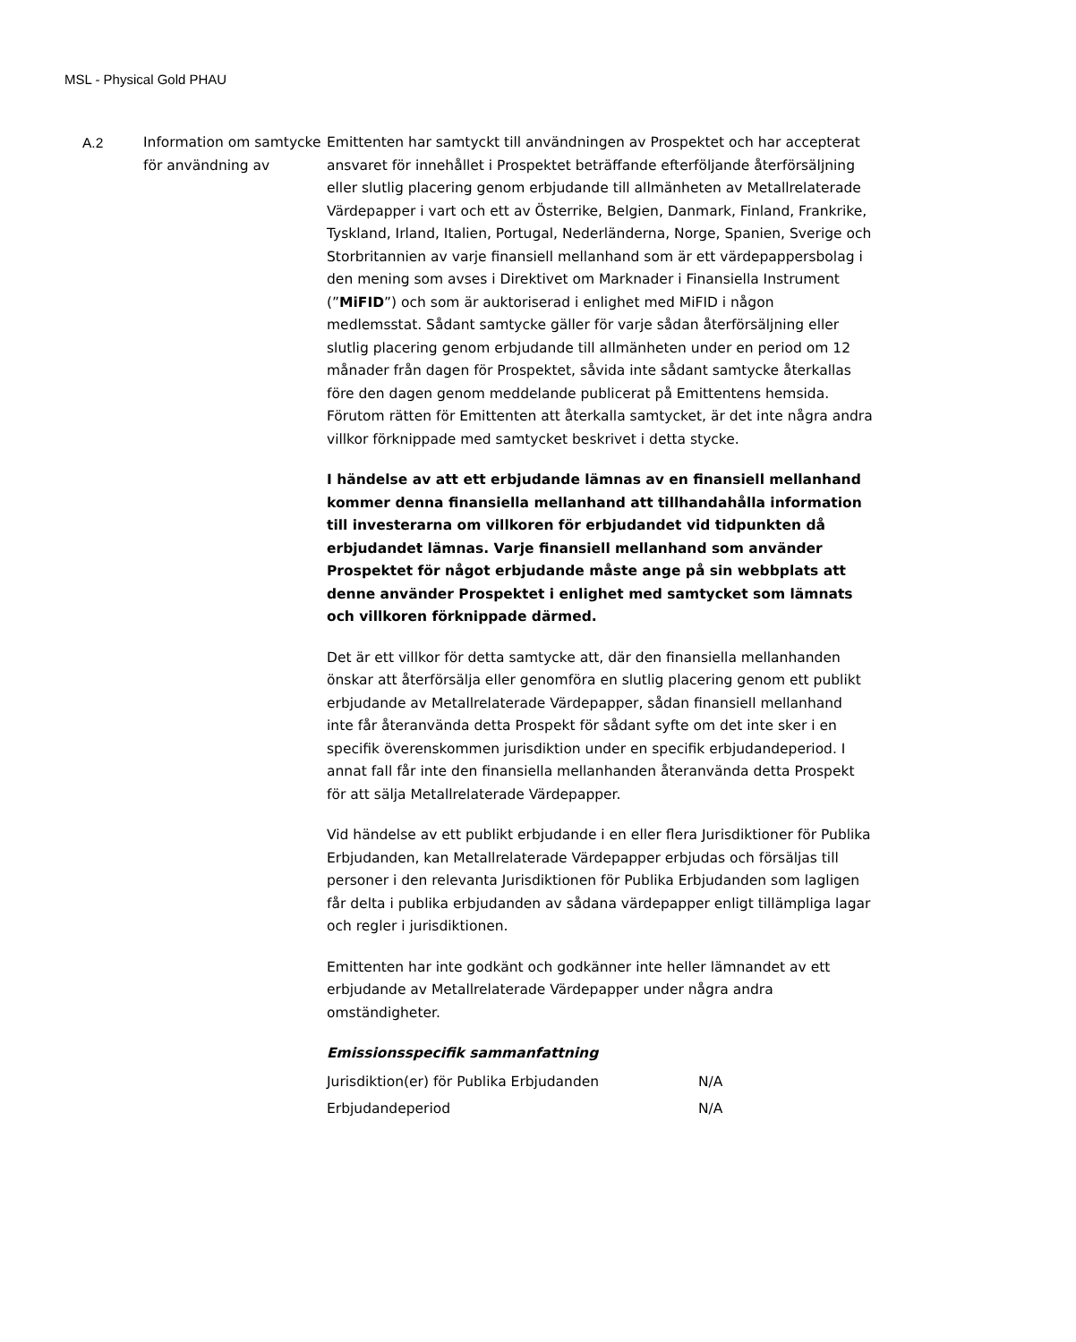MSL - Physical Gold PHAU
A.2 Information om samtycke för användning av
Emittenten har samtyckt till användningen av Prospektet och har accepterat ansvaret för innehållet i Prospektet beträffande efterföljande återförsäljning eller slutlig placering genom erbjudande till allmänheten av Metallrelaterade Värdepapper i vart och ett av Österrike, Belgien, Danmark, Finland, Frankrike, Tyskland, Irland, Italien, Portugal, Nederländerna, Norge, Spanien, Sverige och Storbritannien av varje finansiell mellanhand som är ett värdepappersbolag i den mening som avses i Direktivet om Marknader i Finansiella Instrument (”MiFID”) och som är auktoriserad i enlighet med MiFID i någon medlemsstat. Sådant samtycke gäller för varje sådan återförsäljning eller slutlig placering genom erbjudande till allmänheten under en period om 12 månader från dagen för Prospektet, såvida inte sådant samtycke återkallas före den dagen genom meddelande publicerat på Emittentens hemsida. Förutom rätten för Emittenten att återkalla samtycket, är det inte några andra villkor förknippade med samtycket beskrivet i detta stycke.
I händelse av att ett erbjudande lämnas av en finansiell mellanhand kommer denna finansiella mellanhand att tillhandahålla information till investerarna om villkoren för erbjudandet vid tidpunkten då erbjudandet lämnas. Varje finansiell mellanhand som använder Prospektet för något erbjudande måste ange på sin webbplats att denne använder Prospektet i enlighet med samtycket som lämnats och villkoren förknippade därmed.
Det är ett villkor för detta samtycke att, där den finansiella mellanhanden önskar att återförsälja eller genomföra en slutlig placering genom ett publikt erbjudande av Metallrelaterade Värdepapper, sådan finansiell mellanhand inte får återanvända detta Prospekt för sådant syfte om det inte sker i en specifik överenskommen jurisdiktion under en specifik erbjudandeperiod. I annat fall får inte den finansiella mellanhanden återanvända detta Prospekt för att sälja Metallrelaterade Värdepapper.
Vid händelse av ett publikt erbjudande i en eller flera Jurisdiktioner för Publika Erbjudanden, kan Metallrelaterade Värdepapper erbjudas och försäljas till personer i den relevanta Jurisdiktionen för Publika Erbjudanden som lagligen får delta i publika erbjudanden av sådana värdepapper enligt tillämpliga lagar och regler i jurisdiktionen.
Emittenten har inte godkänt och godkänner inte heller lämnandet av ett erbjudande av Metallrelaterade Värdepapper under några andra omständigheter.
Emissionsspecifik sammanfattning
| Jurisdiktion(er) för Publika Erbjudanden | N/A |
| Erbjudandeperiod | N/A |